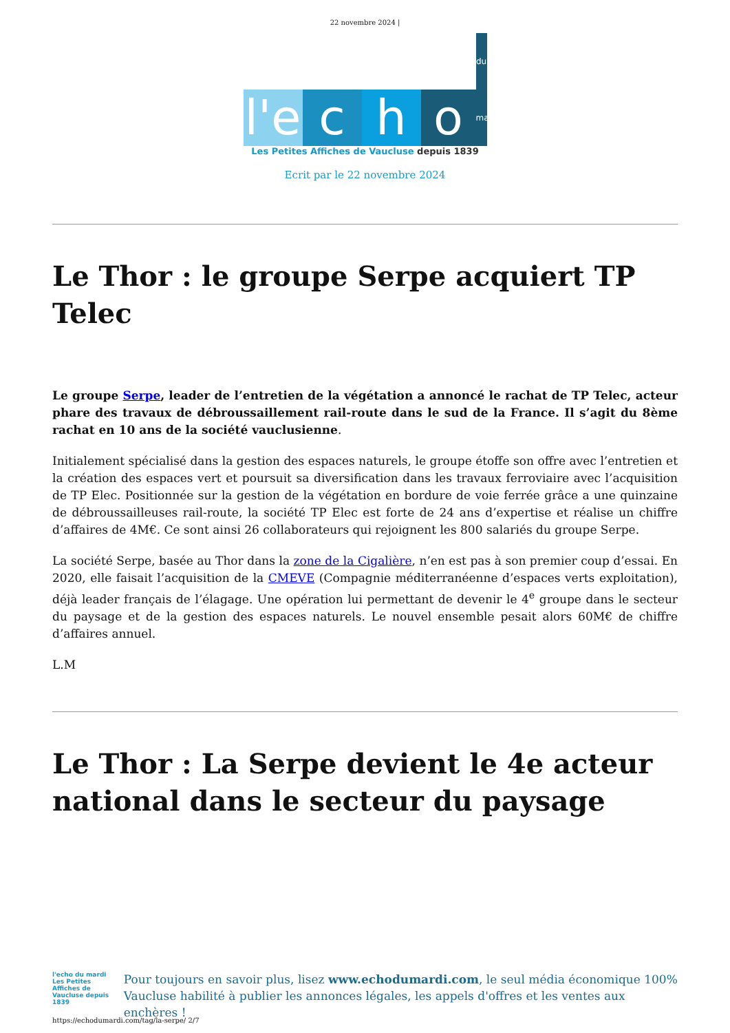22 novembre 2024 |
l'e c h o du mardi
Les Petites Affiches de Vaucluse depuis 1839
Ecrit par le 22 novembre 2024
Le Thor : le groupe Serpe acquiert TP Telec
Le groupe Serpe, leader de l’entretien de la végétation a annoncé le rachat de TP Telec, acteur phare des travaux de débroussaillement rail-route dans le sud de la France. Il s’agit du 8ème rachat en 10 ans de la société vauclusienne.
Initialement spécialisé dans la gestion des espaces naturels, le groupe étoffe son offre avec l’entretien et la création des espaces vert et poursuit sa diversification dans les travaux ferroviaire avec l’acquisition de TP Elec. Positionnée sur la gestion de la végétation en bordure de voie ferrée grâce a une quinzaine de débroussailleuses rail-route, la société TP Elec est forte de 24 ans d’expertise et réalise un chiffre d’affaires de 4M€. Ce sont ainsi 26 collaborateurs qui rejoignent les 800 salariés du groupe Serpe.
La société Serpe, basée au Thor dans la zone de la Cigalière, n’en est pas à son premier coup d’essai. En 2020, elle faisait l’acquisition de la CMEVE (Compagnie méditerranéenne d’espaces verts exploitation), déjà leader français de l’élagage. Une opération lui permettant de devenir le 4<sup>e</sup> groupe dans le secteur du paysage et de la gestion des espaces naturels. Le nouvel ensemble pesait alors 60M€ de chiffre d’affaires annuel.
L.M
Le Thor : La Serpe devient le 4e acteur national dans le secteur du paysage
l'echo du mardi
Les Petites Affiches de Vaucluse depuis 1839
Pour toujours en savoir plus, lisez www.echodumardi.com, le seul média économique 100% Vaucluse habilité à publier les annonces légales, les appels d'offres et les ventes aux enchères !
https://echodumardi.com/tag/la-serpe/ 2/7